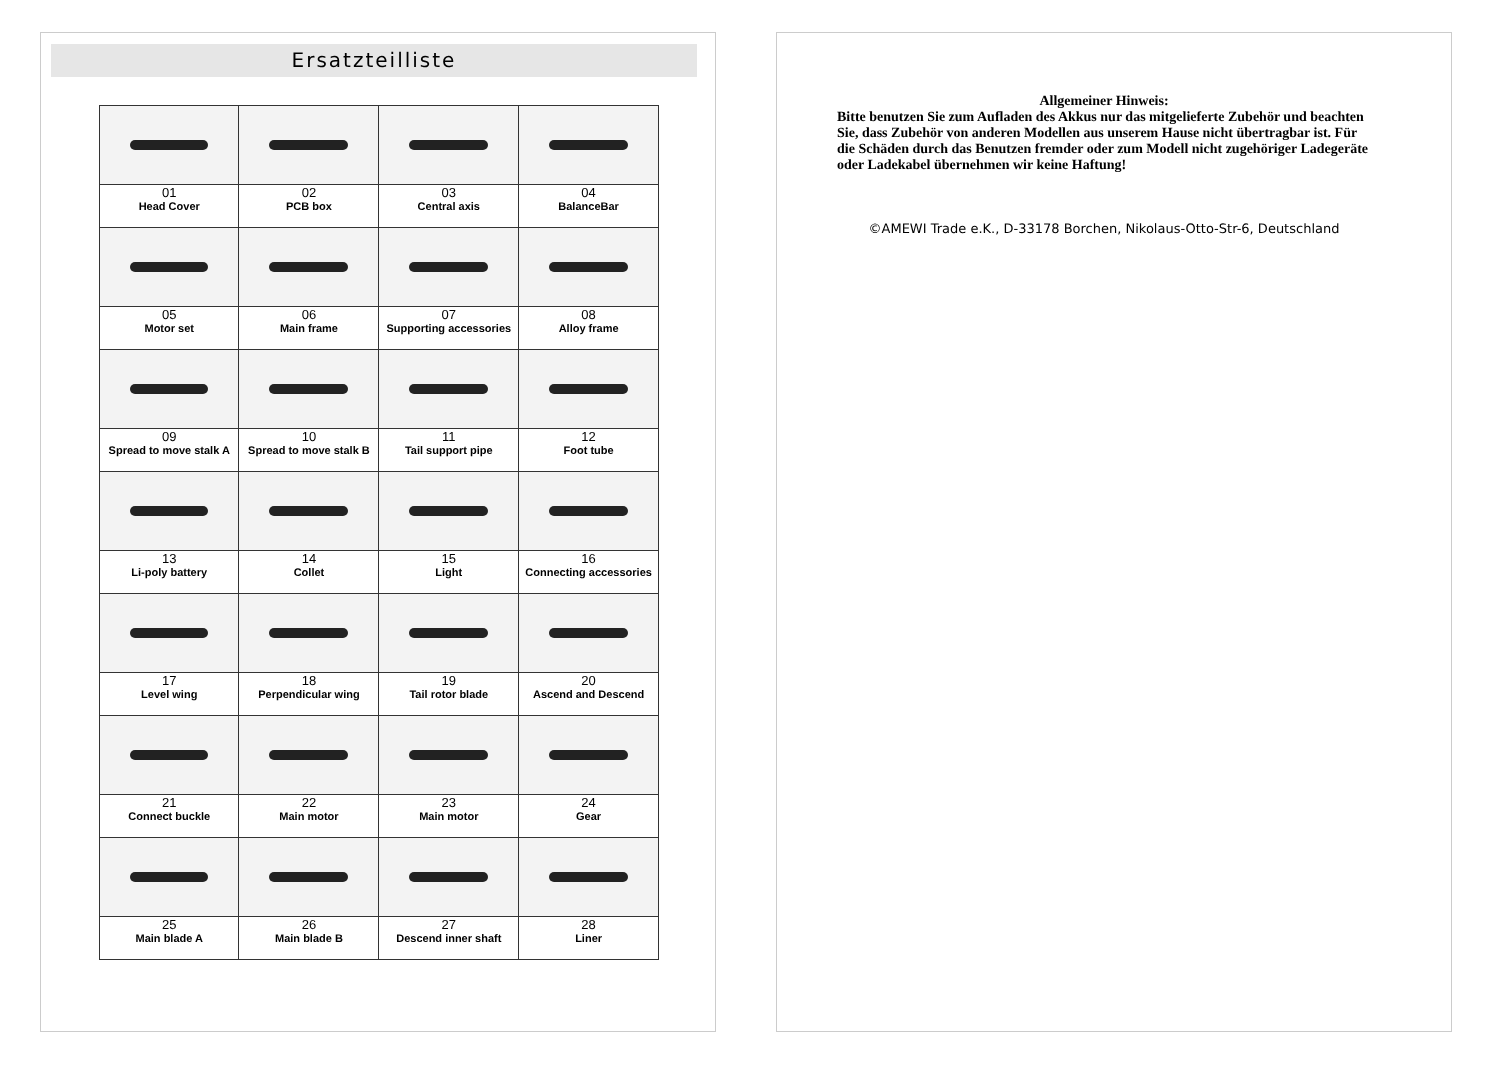Ersatzteilliste
| 01 Head Cover | 02 PCB box | 03 Central axis | 04 BalanceBar |
| 05 Motor set | 06 Main frame | 07 Supporting accessories | 08 Alloy frame |
| 09 Spread to move stalk A | 10 Spread to move stalk B | 11 Tail support pipe | 12 Foot tube |
| 13 Li-poly battery | 14 Collet | 15 Light | 16 Connecting accessories |
| 17 Level wing | 18 Perpendicular wing | 19 Tail rotor blade | 20 Ascend and Descend |
| 21 Connect buckle | 22 Main motor | 23 Main motor | 24 Gear |
| 25 Main blade A | 26 Main blade B | 27 Descend inner shaft | 28 Liner |
Allgemeiner Hinweis:
Bitte benutzen Sie zum Aufladen des Akkus nur das mitgelieferte Zubehör und beachten Sie, dass Zubehör von anderen Modellen aus unserem Hause nicht übertragbar ist. Für die Schäden durch das Benutzen fremder oder zum Modell nicht zugehöriger Ladegeräte oder Ladekabel übernehmen wir keine Haftung!
©AMEWI Trade e.K., D-33178 Borchen, Nikolaus-Otto-Str-6, Deutschland